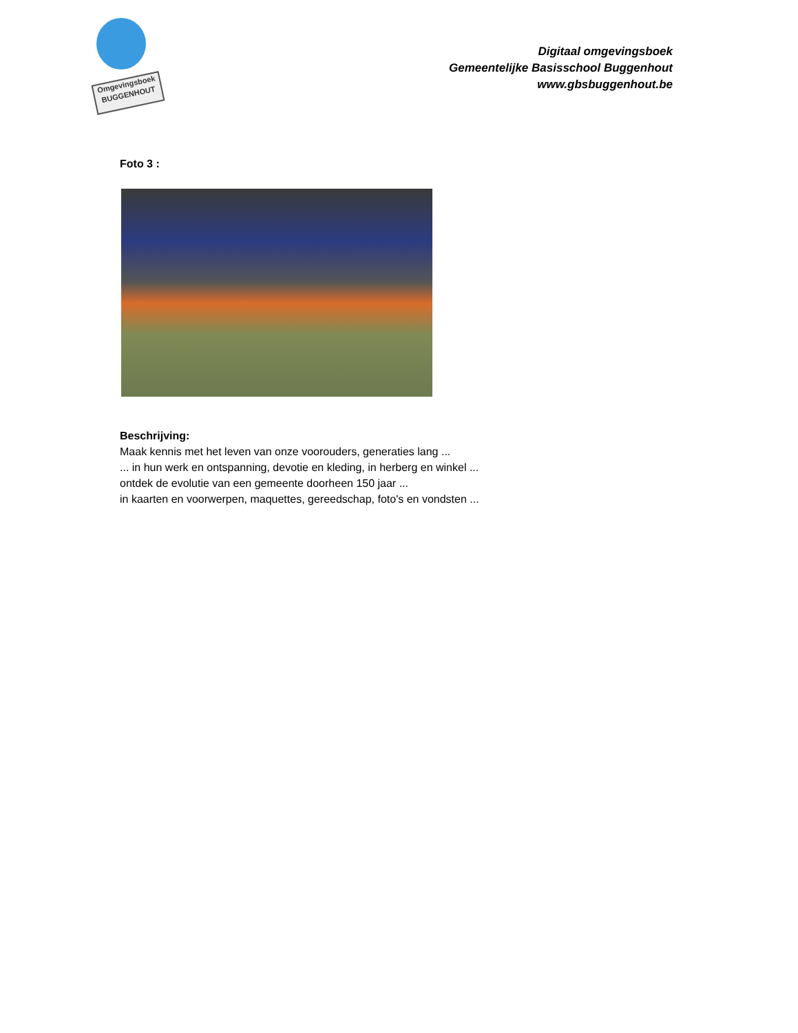Omgevingsboek
BUGGENHOUT
Digitaal omgevingsboek
Gemeentelijke Basisschool Buggenhout
www.gbsbuggenhout.be
Foto 3 :
Beschrijving:
Maak kennis met het leven van onze voorouders, generaties lang ...
... in hun werk en ontspanning, devotie en kleding, in herberg en winkel ...
ontdek de evolutie van een gemeente doorheen 150 jaar ...
in kaarten en voorwerpen, maquettes, gereedschap, foto's en vondsten ...